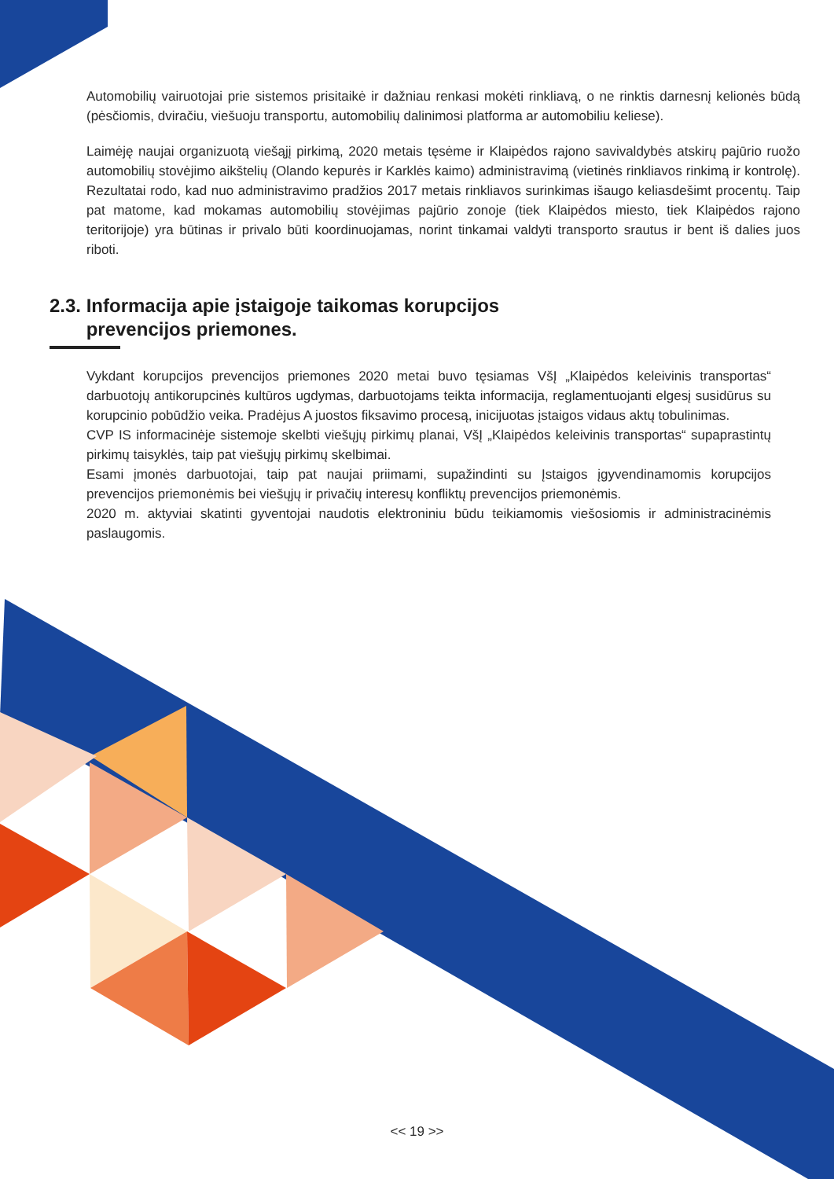Automobilių vairuotojai prie sistemos prisitaikė ir dažniau renkasi mokėti rinkliavą, o ne rinktis darnesnį kelionės būdą (pėsčiomis, dviračiu, viešuoju transportu, automobilių dalinimosi platforma ar automobiliu keliese).
Laimėję naujai organizuotą viešąjį pirkimą, 2020 metais tęsėme ir Klaipėdos rajono savivaldybės atskirų pajūrio ruožo automobilių stovėjimo aikštelių (Olando kepurės ir Karklės kaimo) administravimą (vietinės rinkliavos rinkimą ir kontrolę). Rezultatai rodo, kad nuo administravimo pradžios 2017 metais rinkliavos surinkimas išaugo keliasdešimt procentų. Taip pat matome, kad mokamas automobilių stovėjimas pajūrio zonoje (tiek Klaipėdos miesto, tiek Klaipėdos rajono teritorijoje) yra būtinas ir privalo būti koordinuojamas, norint tinkamai valdyti transporto srautus ir bent iš dalies juos riboti.
2.3. Informacija apie įstaigoje taikomas korupcijos
prevencijos priemones.
Vykdant korupcijos prevencijos priemones 2020 metai buvo tęsiamas VšĮ „Klaipėdos keleivinis transportas“ darbuotojų antikorupcinės kultūros ugdymas, darbuotojams teikta informacija, reglamentuojanti elgesį susidūrus su korupcinio pobūdžio veika. Pradėjus A juostos fiksavimo procesą, inicijuotas įstaigos vidaus aktų tobulinimas.
CVP IS informacinėje sistemoje skelbti viešųjų pirkimų planai, VšĮ „Klaipėdos keleivinis transportas“ supaprastintų pirkimų taisyklės, taip pat viešųjų pirkimų skelbimai.
Esami įmonės darbuotojai, taip pat naujai priimami, supažindinti su Įstaigos įgyvendinamomis korupcijos prevencijos priemonėmis bei viešųjų ir privačių interesų konfliktų prevencijos priemonėmis.
2020 m. aktyviai skatinti gyventojai naudotis elektroniniu būdu teikiamomis viešosiomis ir administracinėmis paslaugomis.
<< 19 >>